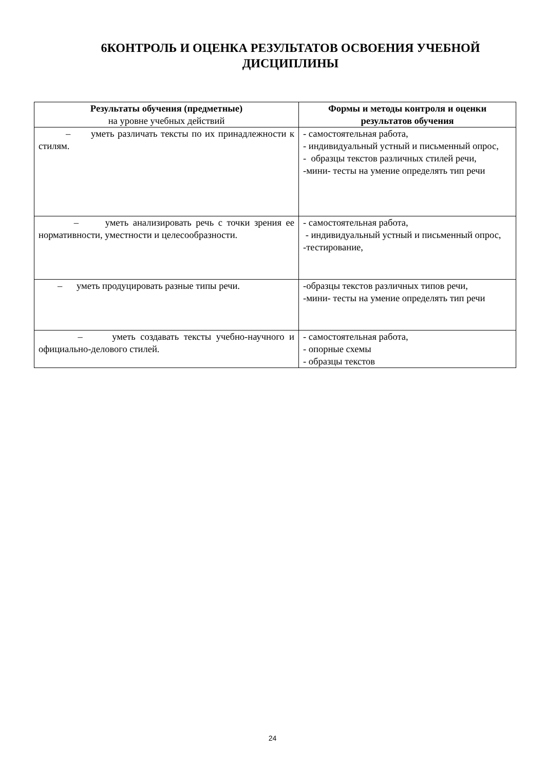6КОНТРОЛЬ И ОЦЕНКА РЕЗУЛЬТАТОВ ОСВОЕНИЯ УЧЕБНОЙ ДИСЦИПЛИНЫ
| Результаты обучения (предметные) на уровне учебных действий | Формы и методы контроля и оценки результатов обучения |
| --- | --- |
| – уметь различать тексты по их принадлежности к стилям. | - самостоятельная работа, - индивидуальный устный и письменный опрос, - образцы текстов различных стилей речи, -мини- тесты на умение определять тип речи |
| – уметь анализировать речь с точки зрения ее нормативности, уместности и целесообразности. | - самостоятельная работа, - индивидуальный устный и письменный опрос, -тестирование, |
| – уметь продуцировать разные типы речи. | -образцы текстов различных типов речи, -мини- тесты на умение определять тип речи |
| – уметь создавать тексты учебно-научного и официально-делового стилей. | - самостоятельная работа, - опорные схемы - образцы текстов |
24